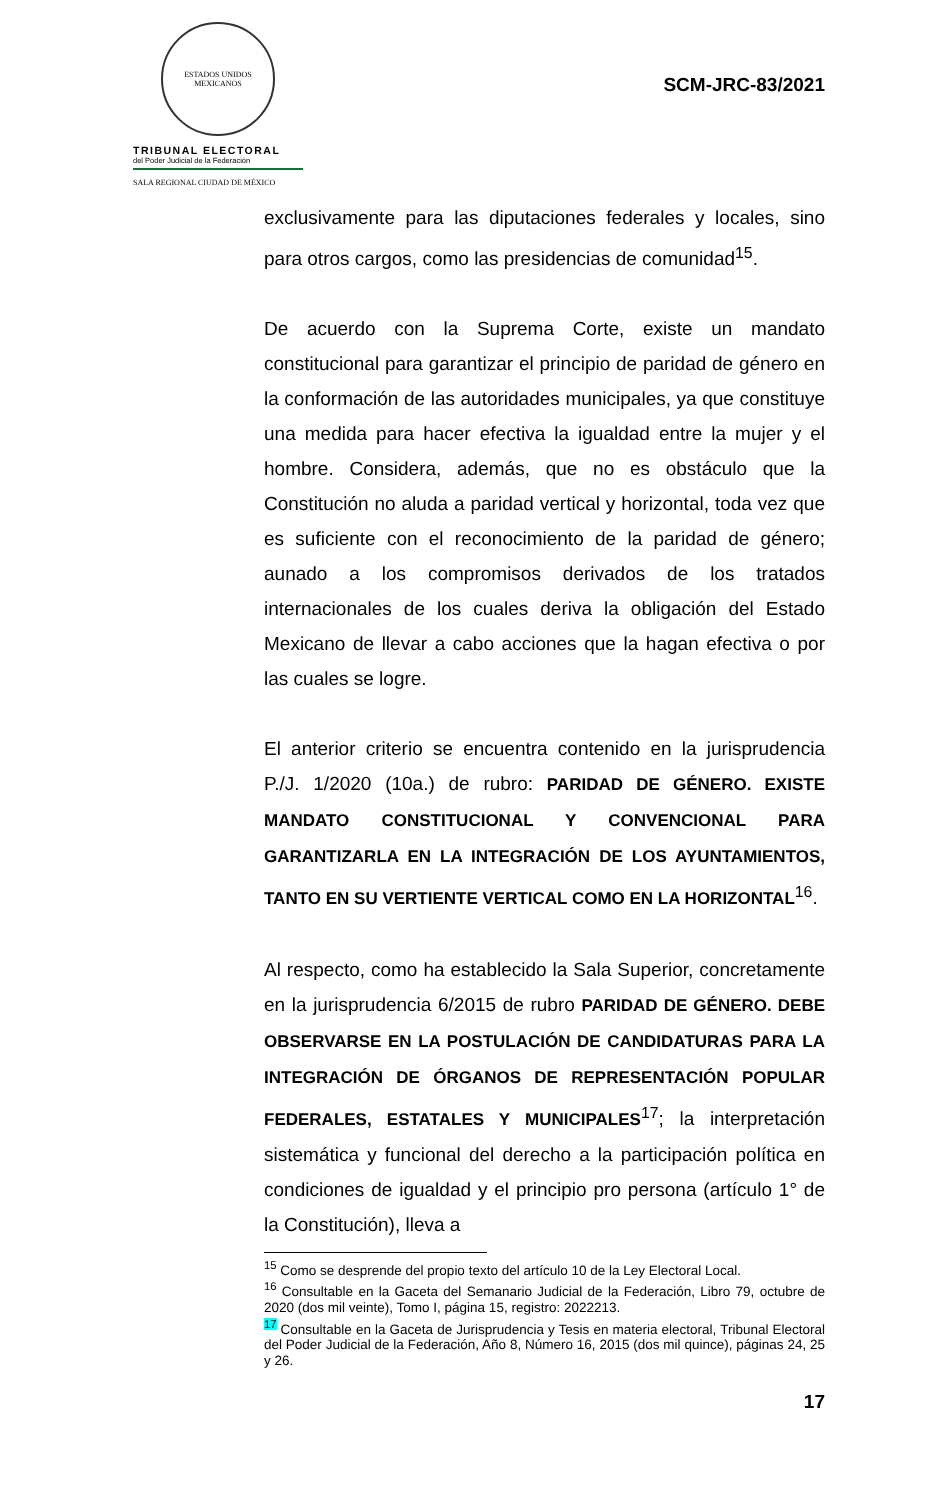ESTADOS UNIDOS MEXICANOS
TRIBUNAL ELECTORAL
del Poder Judicial de la Federación
SALA REGIONAL CIUDAD DE MÉXICO
SCM-JRC-83/2021
exclusivamente para las diputaciones federales y locales, sino para otros cargos, como las presidencias de comunidad<sup>15</sup>.
De acuerdo con la Suprema Corte, existe un mandato constitucional para garantizar el principio de paridad de género en la conformación de las autoridades municipales, ya que constituye una medida para hacer efectiva la igualdad entre la mujer y el hombre. Considera, además, que no es obstáculo que la Constitución no aluda a paridad vertical y horizontal, toda vez que es suficiente con el reconocimiento de la paridad de género; aunado a los compromisos derivados de los tratados internacionales de los cuales deriva la obligación del Estado Mexicano de llevar a cabo acciones que la hagan efectiva o por las cuales se logre.
El anterior criterio se encuentra contenido en la jurisprudencia P./J. 1/2020 (10a.) de rubro: PARIDAD DE GÉNERO. EXISTE MANDATO CONSTITUCIONAL Y CONVENCIONAL PARA GARANTIZARLA EN LA INTEGRACIÓN DE LOS AYUNTAMIENTOS, TANTO EN SU VERTIENTE VERTICAL COMO EN LA HORIZONTAL<sup>16</sup>.
Al respecto, como ha establecido la Sala Superior, concretamente en la jurisprudencia 6/2015 de rubro PARIDAD DE GÉNERO. DEBE OBSERVARSE EN LA POSTULACIÓN DE CANDIDATURAS PARA LA INTEGRACIÓN DE ÓRGANOS DE REPRESENTACIÓN POPULAR FEDERALES, ESTATALES Y MUNICIPALES<sup>17</sup>; la interpretación sistemática y funcional del derecho a la participación política en condiciones de igualdad y el principio pro persona (artículo 1° de la Constitución), lleva a
<sup>15</sup> Como se desprende del propio texto del artículo 10 de la Ley Electoral Local.
<sup>16</sup> Consultable en la Gaceta del Semanario Judicial de la Federación, Libro 79, octubre de 2020 (dos mil veinte), Tomo I, página 15, registro: 2022213.
<sup>17</sup> Consultable en la Gaceta de Jurisprudencia y Tesis en materia electoral, Tribunal Electoral del Poder Judicial de la Federación, Año 8, Número 16, 2015 (dos mil quince), páginas 24, 25 y 26.
17